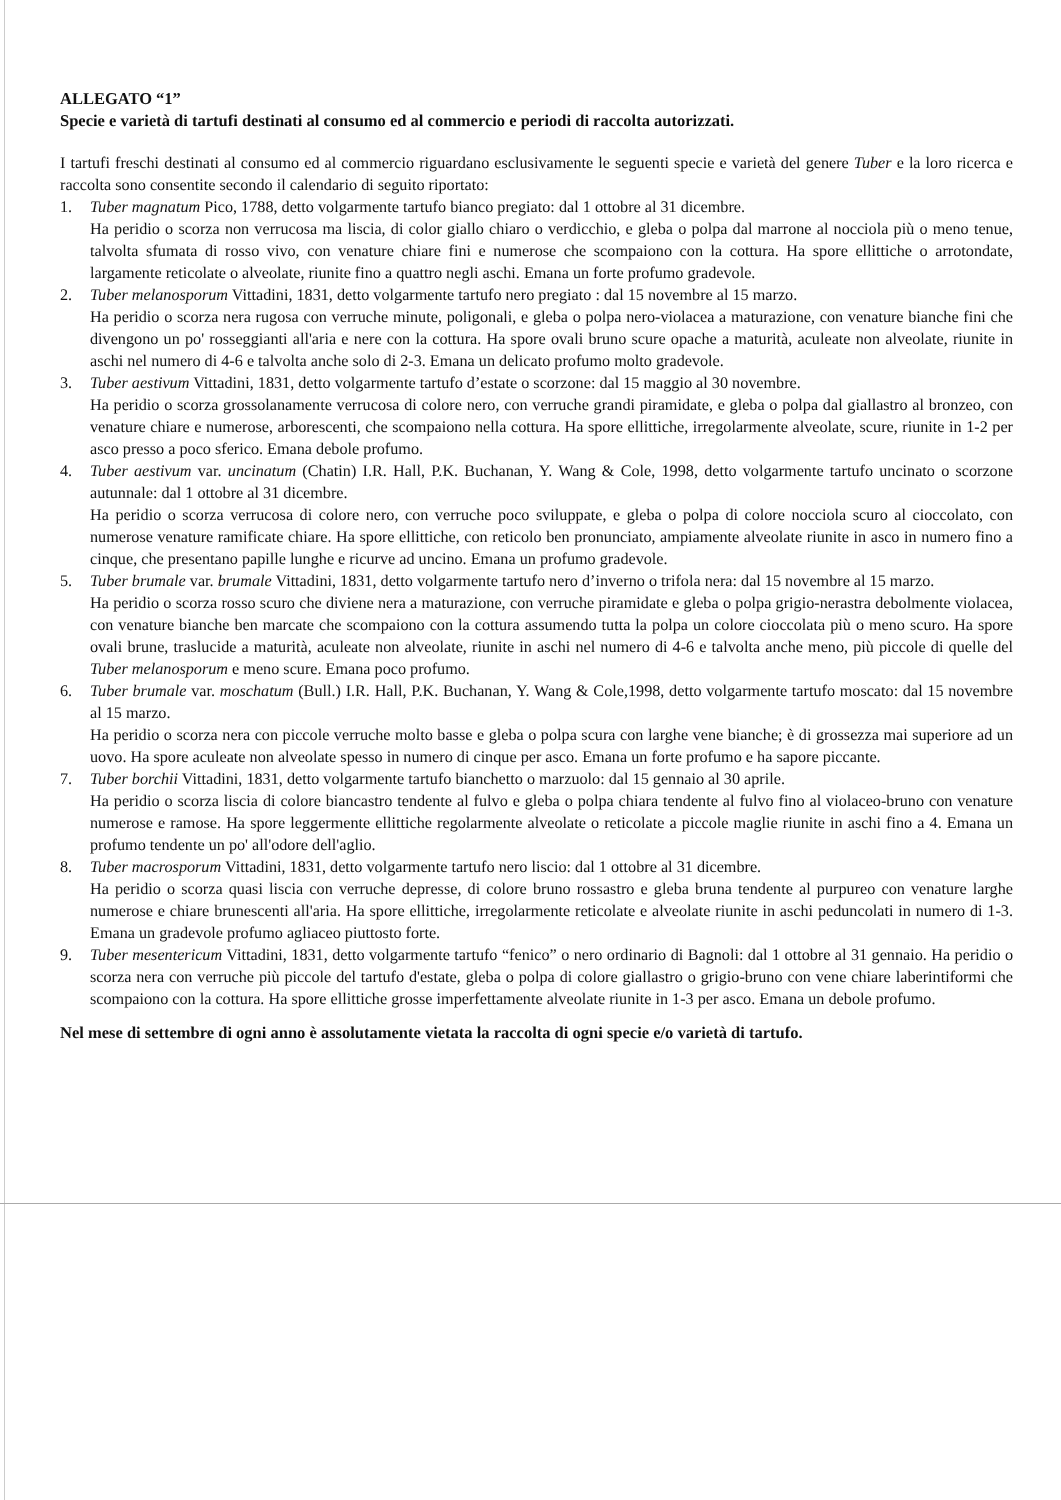ALLEGATO “1”
Specie e varietà di tartufi destinati al consumo ed al commercio e periodi di raccolta autorizzati.
I tartufi freschi destinati al consumo ed al commercio riguardano esclusivamente le seguenti specie e varietà del genere Tuber e la loro ricerca e raccolta sono consentite secondo il calendario di seguito riportato:
1. Tuber magnatum Pico, 1788, detto volgarmente tartufo bianco pregiato: dal 1 ottobre al 31 dicembre.
Ha peridio o scorza non verrucosa ma liscia, di color giallo chiaro o verdicchio, e gleba o polpa dal marrone al nocciola più o meno tenue, talvolta sfumata di rosso vivo, con venature chiare fini e numerose che scompaiono con la cottura. Ha spore ellittiche o arrotondate, largamente reticolate o alveolate, riunite fino a quattro negli aschi. Emana un forte profumo gradevole.
2. Tuber melanosporum Vittadini, 1831, detto volgarmente tartufo nero pregiato : dal 15 novembre al 15 marzo.
Ha peridio o scorza nera rugosa con verruche minute, poligonali, e gleba o polpa nero-violacea a maturazione, con venature bianche fini che divengono un po' rosseggianti all'aria e nere con la cottura. Ha spore ovali bruno scure opache a maturità, aculeate non alveolate, riunite in aschi nel numero di 4-6 e talvolta anche solo di 2-3. Emana un delicato profumo molto gradevole.
3. Tuber aestivum Vittadini, 1831, detto volgarmente tartufo d’estate o scorzone: dal 15 maggio al 30 novembre.
Ha peridio o scorza grossolanamente verrucosa di colore nero, con verruche grandi piramidate, e gleba o polpa dal giallastro al bronzeo, con venature chiare e numerose, arborescenti, che scompaiono nella cottura. Ha spore ellittiche, irregolarmente alveolate, scure, riunite in 1-2 per asco presso a poco sferico. Emana debole profumo.
4. Tuber aestivum var. uncinatum (Chatin) I.R. Hall, P.K. Buchanan, Y. Wang & Cole, 1998, detto volgarmente tartufo uncinato o scorzone autunnale: dal 1 ottobre al 31 dicembre.
Ha peridio o scorza verrucosa di colore nero, con verruche poco sviluppate, e gleba o polpa di colore nocciola scuro al cioccolato, con numerose venature ramificate chiare. Ha spore ellittiche, con reticolo ben pronunciato, ampiamente alveolate riunite in asco in numero fino a cinque, che presentano papille lunghe e ricurve ad uncino. Emana un profumo gradevole.
5. Tuber brumale var. brumale Vittadini, 1831, detto volgarmente tartufo nero d’inverno o trifola nera: dal 15 novembre al 15 marzo.
Ha peridio o scorza rosso scuro che diviene nera a maturazione, con verruche piramidate e gleba o polpa grigio-nerastra debolmente violacea, con venature bianche ben marcate che scompaiono con la cottura assumendo tutta la polpa un colore cioccolata più o meno scuro. Ha spore ovali brune, traslucide a maturità, aculeate non alveolate, riunite in aschi nel numero di 4-6 e talvolta anche meno, più piccole di quelle del Tuber melanosporum e meno scure. Emana poco profumo.
6. Tuber brumale var. moschatum (Bull.) I.R. Hall, P.K. Buchanan, Y. Wang & Cole,1998, detto volgarmente tartufo moscato: dal 15 novembre al 15 marzo.
Ha peridio o scorza nera con piccole verruche molto basse e gleba o polpa scura con larghe vene bianche; è di grossezza mai superiore ad un uovo. Ha spore aculeate non alveolate spesso in numero di cinque per asco. Emana un forte profumo e ha sapore piccante.
7. Tuber borchii Vittadini, 1831, detto volgarmente tartufo bianchetto o marzuolo: dal 15 gennaio al 30 aprile.
Ha peridio o scorza liscia di colore biancastro tendente al fulvo e gleba o polpa chiara tendente al fulvo fino al violaceo-bruno con venature numerose e ramose. Ha spore leggermente ellittiche regolarmente alveolate o reticolate a piccole maglie riunite in aschi fino a 4. Emana un profumo tendente un po' all'odore dell'aglio.
8. Tuber macrosporum Vittadini, 1831, detto volgarmente tartufo nero liscio: dal 1 ottobre al 31 dicembre.
Ha peridio o scorza quasi liscia con verruche depresse, di colore bruno rossastro e gleba bruna tendente al purpureo con venature larghe numerose e chiare brunescenti all'aria. Ha spore ellittiche, irregolarmente reticolate e alveolate riunite in aschi peduncolati in numero di 1-3. Emana un gradevole profumo agliaceo piuttosto forte.
9. Tuber mesentericum Vittadini, 1831, detto volgarmente tartufo “fenico” o nero ordinario di Bagnoli: dal 1 ottobre al 31 gennaio. Ha peridio o scorza nera con verruche più piccole del tartufo d'estate, gleba o polpa di colore giallastro o grigio-bruno con vene chiare laberintiformi che scompaiono con la cottura. Ha spore ellittiche grosse imperfettamente alveolate riunite in 1-3 per asco. Emana un debole profumo.
Nel mese di settembre di ogni anno è assolutamente vietata la raccolta di ogni specie e/o varietà di tartufo.